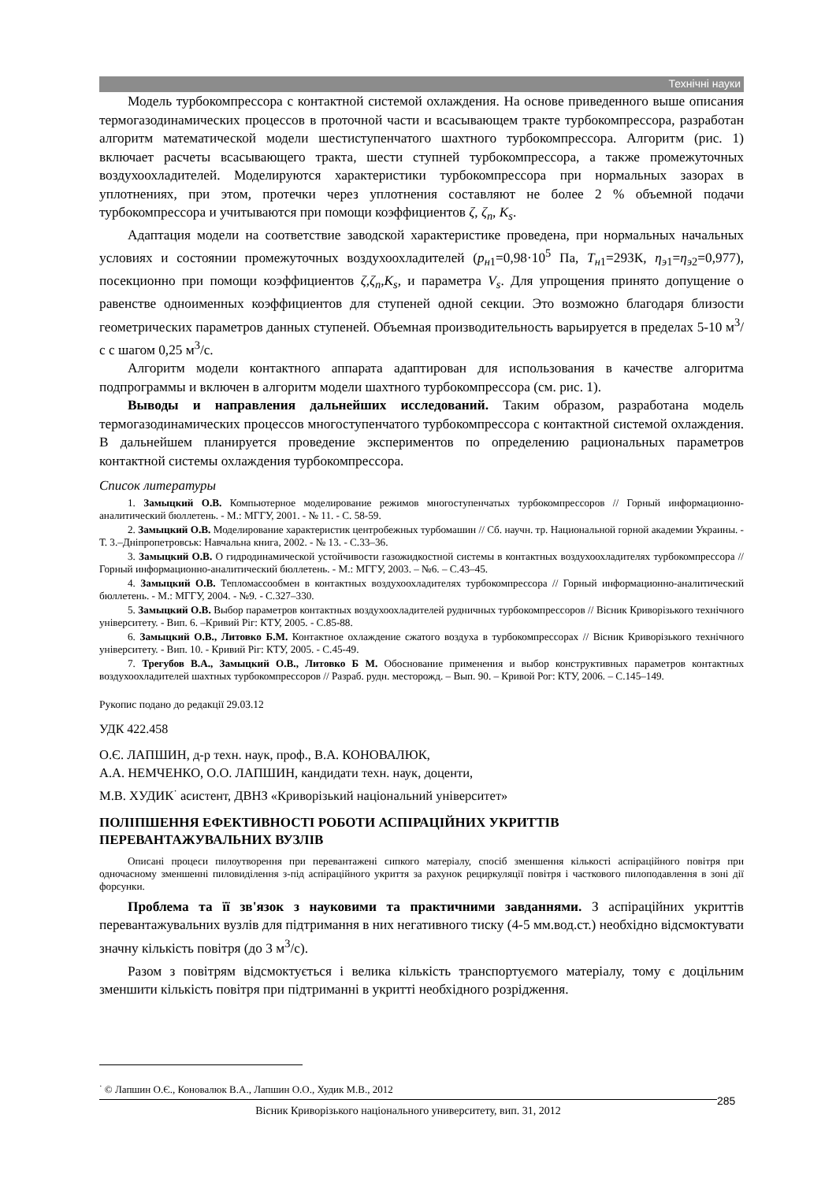Технічні науки
Модель турбокомпрессора с контактной системой охлаждения. На основе приведенного выше описания термогазодинамических процессов в проточной части и всасывающем тракте турбокомпрессора, разработан алгоритм математической модели шестиступенчатого шахтного турбокомпрессора. Алгоритм (рис. 1) включает расчеты всасывающего тракта, шести ступней турбокомпрессора, а также промежуточных воздухоохладителей. Моделируются характеристики турбокомпрессора при нормальных зазорах в уплотнениях, при этом, протечки через уплотнения составляют не более 2 % объемной подачи турбокомпрессора и учитываются при помощи коэффициентов ζ, ζ<sub>n</sub>, K<sub>s</sub>.
Адаптация модели на соответствие заводской характеристике проведена, при нормальных начальных условиях и состоянии промежуточных воздухоохладителей (p<sub>н</sub><sub>1</sub>=0,98·10<sup>5</sup> Па, T<sub>н</sub><sub>1</sub>=293К, η<sub>э</sub><sub>1</sub>=η<sub>э</sub><sub>2</sub>=0,977), посекционно при помощи коэффициентов ζ,ζ<sub>n</sub>,K<sub>s</sub>, и параметра V<sub>s</sub>. Для упрощения принято допущение о равенстве одноименных коэффициентов для ступеней одной секции. Это возможно благодаря близости геометрических параметров данных ступеней. Объемная производительность варьируется в пределах 5-10 м<sup>3</sup>/с с шагом 0,25 м<sup>3</sup>/с.
Алгоритм модели контактного аппарата адаптирован для использования в качестве алгоритма подпрограммы и включен в алгоритм модели шахтного турбокомпрессора (см. рис. 1).
Выводы и направления дальнейших исследований. Таким образом, разработана модель термогазодинамических процессов многоступенчатого турбокомпрессора с контактной системой охлаждения. В дальнейшем планируется проведение экспериментов по определению рациональных параметров контактной системы охлаждения турбокомпрессора.
Список литературы
1. Замыцкий О.В. Компьютерное моделирование режимов многоступенчатых турбокомпрессоров // Горный информационно-аналитический бюллетень. - М.: МГГУ, 2001. - № 11. - С. 58-59.
2. Замыцкий О.В. Моделирование характеристик центробежных турбомашин // Сб. научн. тр. Национальной горной академии Украины. - Т. 3.–Дніпропетровськ: Навчальна книга, 2002. - № 13. - С.33–36.
3. Замыцкий О.В. О гидродинамической устойчивости газожидкостной системы в контактных воздухоохладителях турбокомпрессора // Горный информационно-аналитический бюллетень. - М.: МГГУ, 2003. – №6. – С.43–45.
4. Замыцкий О.В. Тепломассообмен в контактных воздухоохладителях турбокомпрессора // Горный информационно-аналитический бюллетень. - М.: МГГУ, 2004. - №9. - С.327–330.
5. Замыцкий О.В. Выбор параметров контактных воздухоохладителей рудничных турбокомпрессоров // Вісник Криворізького технічного університету. - Вип. 6. –Кривий Ріг: КТУ, 2005. - С.85-88.
6. Замыцкий О.В., Литовко Б.М. Контактное охлаждение сжатого воздуха в турбокомпрессорах // Вісник Криворізького технічного університету. - Вип. 10. - Кривий Ріг: КТУ, 2005. - С.45-49.
7. Трегубов В.А., Замыцкий О.В., Литовко Б М. Обоснование применения и выбор конструктивных параметров контактных воздухоохладителей шахтных турбокомпрессоров // Разраб. рудн. месторожд. – Вып. 90. – Кривой Рог: КТУ, 2006. – С.145–149.
Рукопис подано до редакції 29.03.12
УДК 422.458
О.Є. ЛАПШИН, д-р техн. наук, проф., В.А. КОНОВАЛЮК,
А.А. НЕМЧЕНКО, О.О. ЛАПШИН, кандидати техн. наук, доценти,
М.В. ХУДИК<sup>·</sup> асистент, ДВНЗ «Криворізький національний університет»
ПОЛІПШЕННЯ ЕФЕКТИВНОСТІ РОБОТИ АСПІРАЦІЙНИХ УКРИТТІВ
ПЕРЕВАНТАЖУВАЛЬНИХ ВУЗЛІВ
Описані процеси пилоутворення при перевантажені сипкого матеріалу, спосіб зменшення кількості аспіраційного повітря при одночасному зменшенні пиловиділення з-під аспіраційного укриття за рахунок рециркуляції повітря і часткового пилоподавлення в зоні дії форсунки.
Проблема та її зв'язок з науковими та практичними завданнями. З аспіраційних укриттів перевантажувальних вузлів для підтримання в них негативного тиску (4-5 мм.вод.ст.) необхідно відсмоктувати значну кількість повітря (до 3 м<sup>3</sup>/с).
Разом з повітрям відсмоктується і велика кількість транспортуємого матеріалу, тому є доцільним зменшити кількість повітря при підтриманні в укритті необхідного розрідження.
<sup>·</sup> © Лапшин О.Є., Коновалюк В.А., Лапшин О.О., Худик М.В., 2012
Вісник Криворізького національного университету, вип. 31, 2012 285